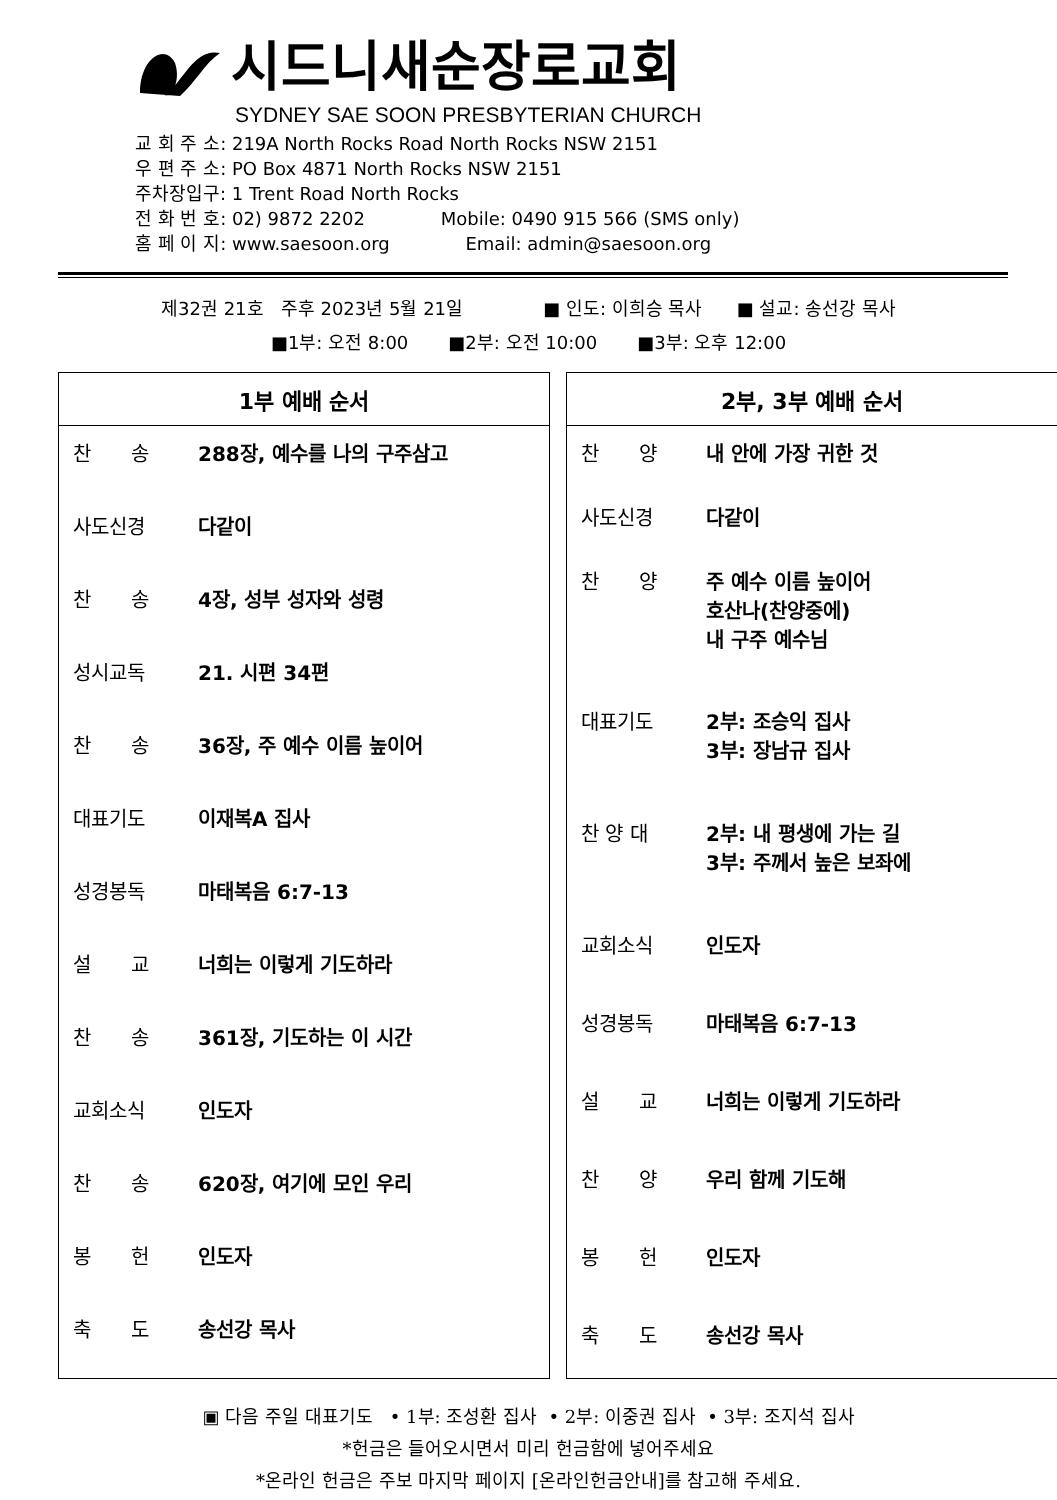시드니새순장로교회
SYDNEY SAE SOON PRESBYTERIAN CHURCH
교 회 주 소: 219A North Rocks Road North Rocks NSW 2151
우 편 주 소: PO Box 4871 North Rocks NSW 2151
주차장입구: 1 Trent Road North Rocks
전 화 번 호: 02) 9872 2202 Mobile: 0490 915 566 (SMS only)
홈 페 이 지: www.saesoon.org Email: admin@saesoon.org
제32권 21호 주후 2023년 5월 21일 ■ 인도: 이희승 목사 ■ 설교: 송선강 목사
■1부: 오전 8:00 ■2부: 오전 10:00 ■3부: 오후 12:00
1부 예배 순서
| 찬 송 | 288장, 예수를 나의 구주삼고 |
| 사도신경 | 다같이 |
| 찬 송 | 4장, 성부 성자와 성령 |
| 성시교독 | 21. 시편 34편 |
| 찬 송 | 36장, 주 예수 이름 높이어 |
| 대표기도 | 이재복A 집사 |
| 성경봉독 | 마태복음 6:7-13 |
| 설 교 | 너희는 이렇게 기도하라 |
| 찬 송 | 361장, 기도하는 이 시간 |
| 교회소식 | 인도자 |
| 찬 송 | 620장, 여기에 모인 우리 |
| 봉 헌 | 인도자 |
| 축 도 | 송선강 목사 |
2부, 3부 예배 순서
| 찬 양 | 내 안에 가장 귀한 것 |
| 사도신경 | 다같이 |
| 찬 양 | 주 예수 이름 높이어 호산나(찬양중에) 내 구주 예수님 |
| 대표기도 | 2부: 조승익 집사 3부: 장남규 집사 |
| 찬 양 대 | 2부: 내 평생에 가는 길 3부: 주께서 높은 보좌에 |
| 교회소식 | 인도자 |
| 성경봉독 | 마태복음 6:7-13 |
| 설 교 | 너희는 이렇게 기도하라 |
| 찬 양 | 우리 함께 기도해 |
| 봉 헌 | 인도자 |
| 축 도 | 송선강 목사 |
▣ 다음 주일 대표기도 • 1부: 조성환 집사 • 2부: 이중권 집사 • 3부: 조지석 집사
*헌금은 들어오시면서 미리 헌금함에 넣어주세요
*온라인 헌금은 주보 마지막 페이지 [온라인헌금안내]를 참고해 주세요.